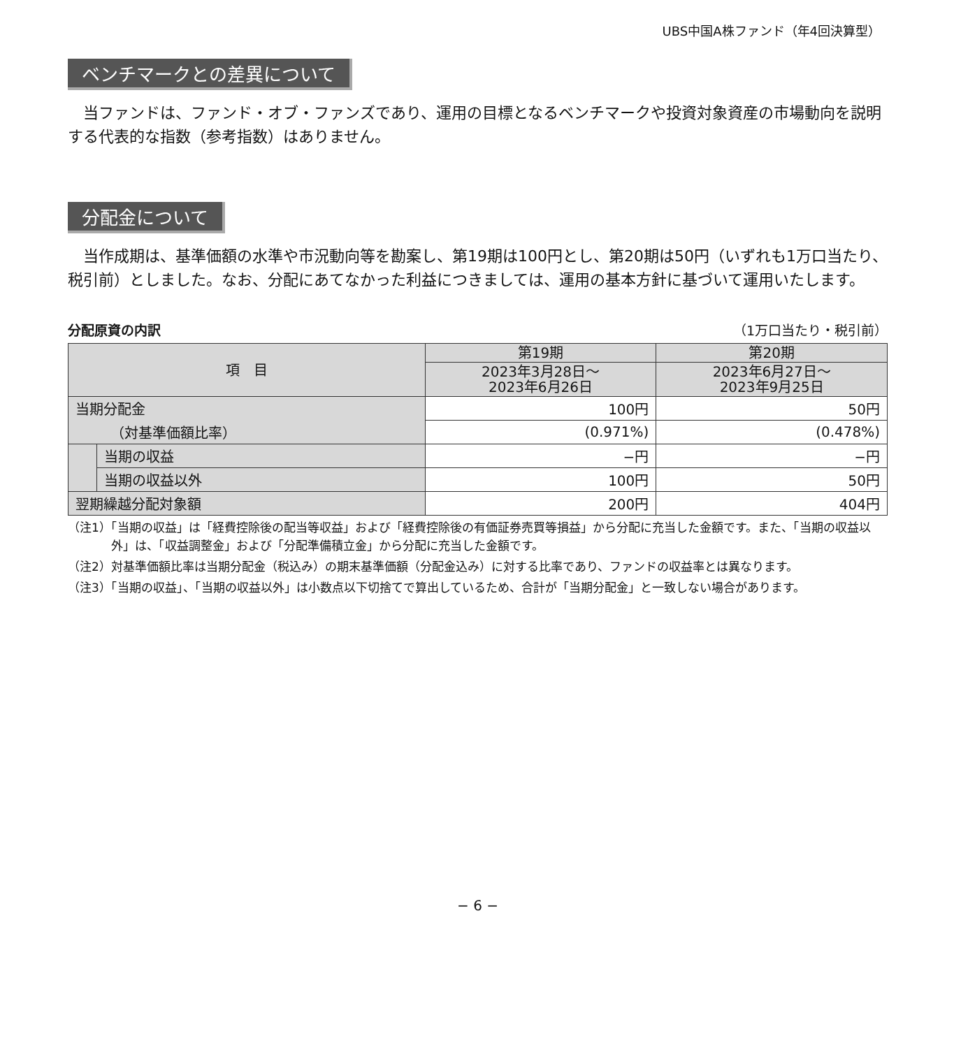UBS中国A株ファンド（年4回決算型）
ベンチマークとの差異について
当ファンドは、ファンド・オブ・ファンズであり、運用の目標となるベンチマークや投資対象資産の市場動向を説明する代表的な指数（参考指数）はありません。
分配金について
当作成期は、基準価額の水準や市況動向等を勘案し、第19期は100円とし、第20期は50円（いずれも1万口当たり、税引前）としました。なお、分配にあてなかった利益につきましては、運用の基本方針に基づいて運用いたします。
分配原資の内訳 （1万口当たり・税引前）
| 項 目 | | 第19期 | 第20期 |
| --- | --- | --- | --- |
| | | 2023年3月28日～ 2023年6月26日 | 2023年6月27日～ 2023年9月25日 |
| 当期分配金 | | 100円 | 50円 |
| （対基準価額比率） | | (0.971%) | (0.478%) |
| | 当期の収益 | −円 | −円 |
| | 当期の収益以外 | 100円 | 50円 |
| 翌期繰越分配対象額 | | 200円 | 404円 |
（注1）「当期の収益」は「経費控除後の配当等収益」および「経費控除後の有価証券売買等損益」から分配に充当した金額です。また、「当期の収益以外」は、「収益調整金」および「分配準備積立金」から分配に充当した金額です。
（注2）対基準価額比率は当期分配金（税込み）の期末基準価額（分配金込み）に対する比率であり、ファンドの収益率とは異なります。
（注3）「当期の収益」、「当期の収益以外」は小数点以下切捨てで算出しているため、合計が「当期分配金」と一致しない場合があります。
− 6 −